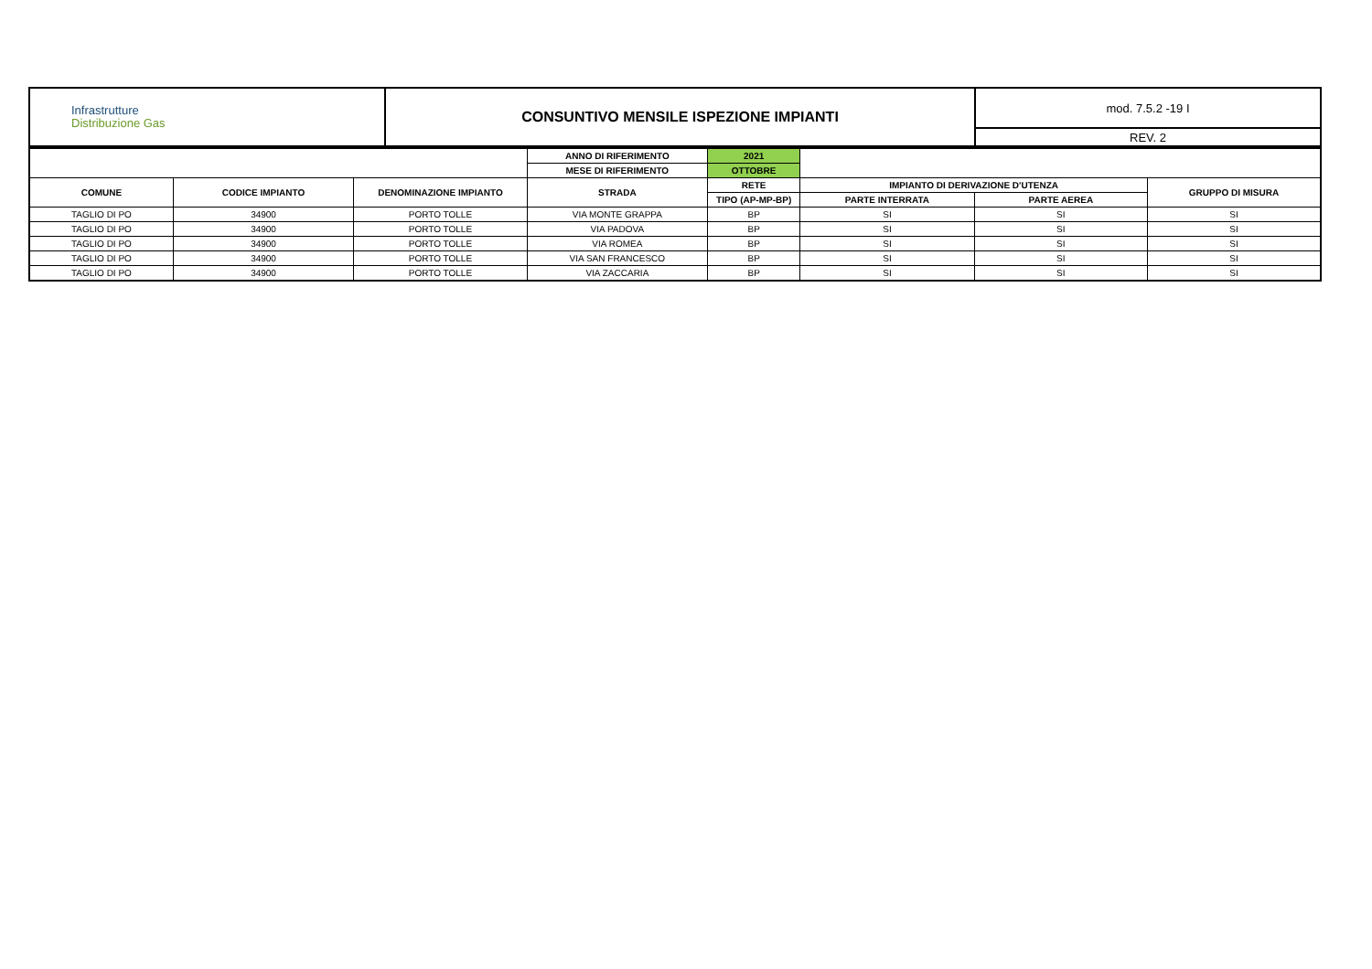| Infrastrutture Distribuzione Gas | CONSUNTIVO MENSILE ISPEZIONE IMPIANTI | mod. 7.5.2 -19 I |
| | | REV. 2 |
| | | | ANNO DI RIFERIMENTO | 2021 | | | |
| | | | MESE DI RIFERIMENTO | OTTOBRE | | | |
| COMUNE | CODICE IMPIANTO | DENOMINAZIONE IMPIANTO | STRADA | RETE | IMPIANTO DI DERIVAZIONE D'UTENZA | | GRUPPO DI MISURA |
| | | | | TIPO (AP-MP-BP) | PARTE INTERRATA | PARTE AEREA | |
| TAGLIO DI PO | 34900 | PORTO TOLLE | VIA MONTE GRAPPA | BP | SI | SI | SI |
| TAGLIO DI PO | 34900 | PORTO TOLLE | VIA PADOVA | BP | SI | SI | SI |
| TAGLIO DI PO | 34900 | PORTO TOLLE | VIA ROMEA | BP | SI | SI | SI |
| TAGLIO DI PO | 34900 | PORTO TOLLE | VIA SAN FRANCESCO | BP | SI | SI | SI |
| TAGLIO DI PO | 34900 | PORTO TOLLE | VIA ZACCARIA | BP | SI | SI | SI |